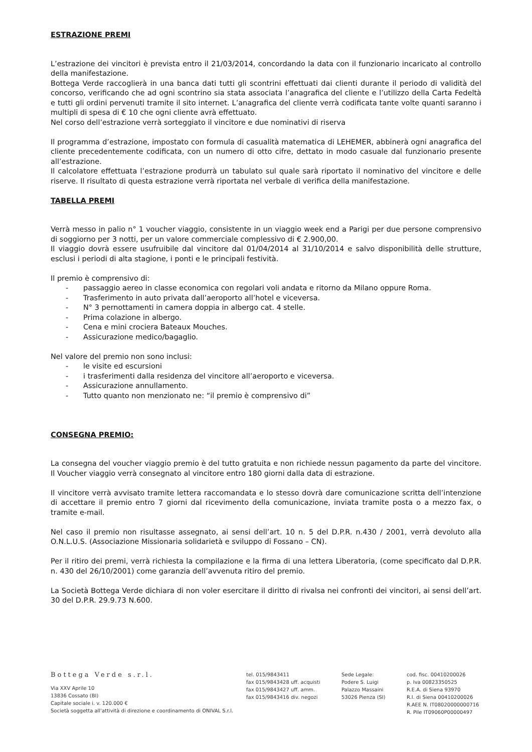ESTRAZIONE PREMI
L’estrazione dei vincitori è prevista entro il 21/03/2014, concordando la data con il funzionario incaricato al controllo della manifestazione.
Bottega Verde raccoglierà in una banca dati tutti gli scontrini effettuati dai clienti durante il periodo di validità del concorso, verificando che ad ogni scontrino sia stata associata l’anagrafica del cliente e l’utilizzo della Carta Fedeltà e tutti gli ordini pervenuti tramite il sito internet. L’anagrafica del cliente verrà codificata tante volte quanti saranno i multipli di spesa di € 10 che ogni cliente avrà effettuato.
Nel corso dell’estrazione verrà sorteggiato il vincitore e due nominativi di riserva
Il programma d’estrazione, impostato con formula di casualità matematica di LEHEMER, abbinerà ogni anagrafica del cliente precedentemente codificata, con un numero di otto cifre, dettato in modo casuale dal funzionario presente all’estrazione.
Il calcolatore effettuata l’estrazione produrrà un tabulato sul quale sarà riportato il nominativo del vincitore e delle riserve. Il risultato di questa estrazione verrà riportata nel verbale di verifica della manifestazione.
TABELLA PREMI
Verrà messo in palio n° 1 voucher viaggio, consistente in un viaggio week end a Parigi per due persone comprensivo di soggiorno per 3 notti, per un valore commerciale complessivo di € 2.900,00.
Il viaggio dovrà essere usufruibile dal vincitore dal 01/04/2014 al 31/10/2014 e salvo disponibilità delle strutture, esclusi i periodi di alta stagione, i ponti e le principali festività.
Il premio è comprensivo di:
- passaggio aereo in classe economica con regolari voli andata e ritorno da Milano oppure Roma.
- Trasferimento in auto privata dall’aeroporto all’hotel e viceversa.
- N° 3 pernottamenti in camera doppia in albergo cat. 4 stelle.
- Prima colazione in albergo.
- Cena e mini crociera Bateaux Mouches.
- Assicurazione medico/bagaglio.
Nel valore del premio non sono inclusi:
- le visite ed escursioni
- i trasferimenti dalla residenza del vincitore all’aeroporto e viceversa.
- Assicurazione annullamento.
- Tutto quanto non menzionato ne: “il premio è comprensivo di”
CONSEGNA PREMIO:
La consegna del voucher viaggio premio è del tutto gratuita e non richiede nessun pagamento da parte del vincitore. Il Voucher viaggio verrà consegnato al vincitore entro 180 giorni dalla data di estrazione.
Il vincitore verrà avvisato tramite lettera raccomandata e lo stesso dovrà dare comunicazione scritta dell’intenzione di accettare il premio entro 7 giorni dal ricevimento della comunicazione, inviata tramite posta o a mezzo fax, o tramite e-mail.
Nel caso il premio non risultasse assegnato, ai sensi dell’art. 10 n. 5 del D.P.R. n.430 / 2001, verrà devoluto alla O.N.L.U.S. (Associazione Missionaria solidarietà e sviluppo di Fossano – CN).
Per il ritiro dei premi, verrà richiesta la compilazione e la firma di una lettera Liberatoria, (come specificato dal D.P.R. n. 430 del 26/10/2001) come garanzia dell’avvenuta ritiro del premio.
La Società Bottega Verde dichiara di non voler esercitare il diritto di rivalsa nei confronti dei vincitori, ai sensi dell’art. 30 del D.P.R. 29.9.73 N.600.
Bottega Verde s.r.l.
Via XXV Aprile 10
13836 Cossato (BI)
Capitale sociale i. v. 120.000 €
Società soggetta all'attività di direzione e coordinamento di ONIVAL S.r.l.
tel. 015/9843411
fax 015/9843428 uff. acquisti
fax 015/9843427 uff. amm.
fax 015/9843416 div. negozi
Sede Legale:
Podere S. Luigi
Palazzo Massaini
53026 Pienza (SI)
cod. fisc. 00410200026
p. Iva 00823350525
R.E.A. di Siena 93970
R.I. di Siena 00410200026
R.AEE N. IT08020000000716
R. Pile IT09060P00000497